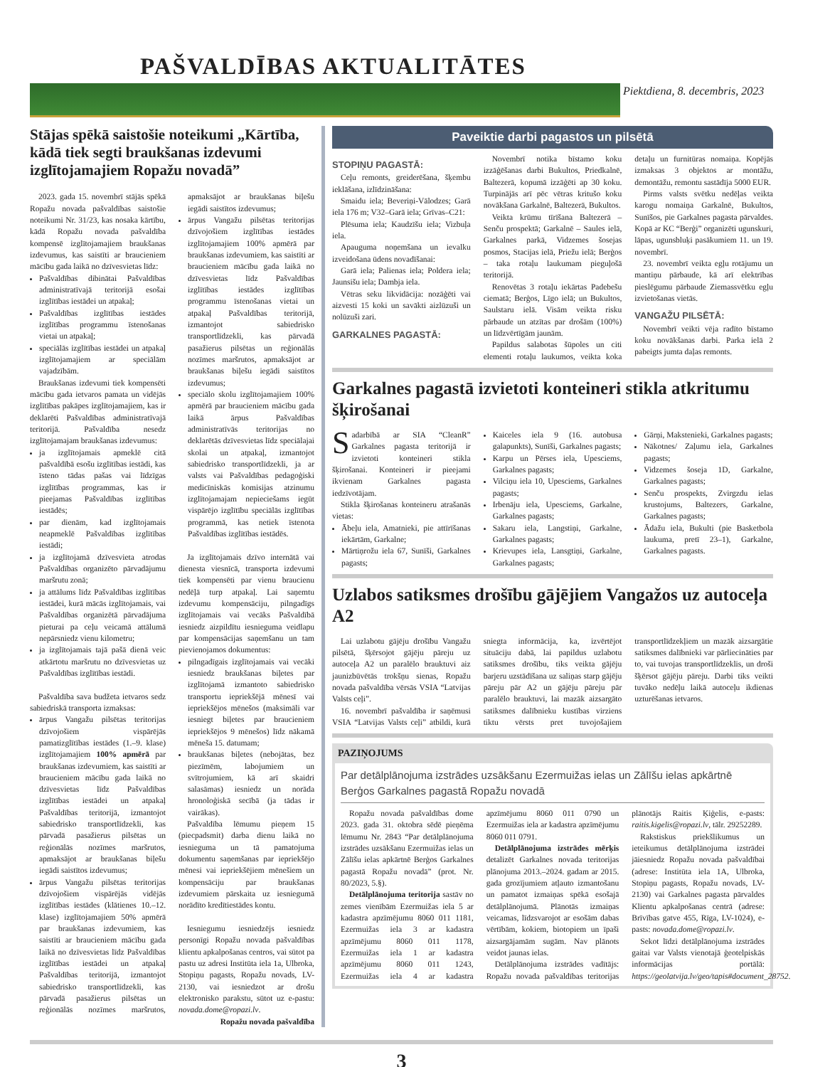PAŠVALDĪBAS AKTUALITĀTES
Piektdiena, 8. decembris, 2023
Stājas spēkā saistošie noteikumi „Kārtība, kādā tiek segti braukšanas izdevumi izglītojamajiem Ropažu novadā”
2023. gada 15. novembrī stājās spēkā Ropažu novada pašvaldības saistošie noteikumi Nr. 31/23, kas nosaka kārtību, kādā Ropažu novada pašvaldība kompensē izglītojamajiem braukšanas izdevumus, kas saistīti ar braucieniem mācību gada laikā no dzīvesvietas līdz:
Pašvaldības dibinātai Pašvaldības administratīvajā teritorijā esošai izglītības iestādei un atpakaļ;
Pašvaldības izglītības iestādes izglītības programmu īstenošanas vietai un atpakaļ;
speciālās izglītības iestādei un atpakaļ izglītojamajiem ar speciālām vajadzībām.
Braukšanas izdevumi tiek kompensēti mācību gada ietvaros pamata un vidējās izglītības pakāpes izglītojamajiem, kas ir deklarēti Pašvaldības administratīvajā teritorijā. Pašvaldība nesedz izglītojamajam braukšanas izdevumus:
ja izglītojamais apmeklē citā pašvaldībā esošu izglītības iestādi, kas īsteno tādas pašas vai līdzīgas izglītības programmas, kas ir pieejamas Pašvaldības izglītības iestādēs;
par dienām, kad izglītojamais neapmeklē Pašvaldības izglītības iestādi;
ja izglītojamā dzīvesvieta atrodas Pašvaldības organizēto pārvadājumu maršrutu zonā;
ja attālums līdz Pašvaldības izglītības iestādei, kurā mācās izglītojamais, vai Pašvaldības organizētā pārvadājuma pieturai pa ceļu veicamā attālumā nepārsniedz vienu kilometru;
ja izglītojamais tajā pašā dienā veic atkārtotu maršrutu no dzīvesvietas uz Pašvaldības izglītības iestādi.
Pašvaldība sava budžeta ietvaros sedz sabiedriskā transporta izmaksas:
ārpus Vangažu pilsētas teritorijas dzīvojošiem vispārējās pamatizglītības iestādes (1.–9. klase) izglītojamajiem 100% apmērā par braukšanas izdevumiem, kas saistīti ar braucieniem mācību gada laikā no dzīvesvietas līdz Pašvaldības izglītības iestādei un atpakaļ Pašvaldības teritorijā, izmantojot sabiedrisko transportlīdzekli, kas pārvadā pasažierus pilsētas un reģionālās nozīmes maršrutos, apmaksājot ar braukšanas biļešu iegādi saistītos izdevumus;
ārpus Vangažu pilsētas teritorijas dzīvojošiem vispārējās vidējās izglītības iestādes (klātienes 10.–12. klase) izglītojamajiem 50% apmērā par braukšanas izdevumiem, kas saistīti ar braucieniem mācību gada laikā no dzīvesvietas līdz Pašvaldības izglītības iestādei un atpakaļ Pašvaldības teritorijā, izmantojot sabiedrisko transportlīdzekli, kas pārvadā pasažierus pilsētas un reģionālās nozīmes maršrutos, apmaksājot ar braukšanas biļešu iegādi saistītos izdevumus;
ārpus Vangažu pilsētas teritorijas dzīvojošiem izglītības iestādes izglītojamajiem 100% apmērā par braukšanas izdevumiem, kas saistīti ar braucieniem mācību gada laikā no dzīvesvietas līdz Pašvaldības izglītības iestādes izglītības programmu īstenošanas vietai un atpakaļ Pašvaldības teritorijā, izmantojot sabiedrisko transportlīdzekli, kas pārvadā pasažierus pilsētas un reģionālās nozīmes maršrutos, apmaksājot ar braukšanas biļešu iegādi saistītos izdevumus;
speciālo skolu izglītojamajiem 100% apmērā par braucieniem mācību gada laikā ārpus Pašvaldības administratīvās teritorijas no deklarētās dzīvesvietas līdz speciālajai skolai un atpakaļ, izmantojot sabiedrisko transportlīdzekli, ja ar valsts vai Pašvaldības pedagoģiski medicīniskās komisijas atzinumu izglītojamajam nepieciešams iegūt vispārējo izglītību speciālās izglītības programmā, kas netiek īstenota Pašvaldības izglītības iestādēs.
Ja izglītojamais dzīvo internātā vai dienesta viesnīcā, transporta izdevumi tiek kompensēti par vienu braucienu nedēļā turp atpakaļ. Lai saņemtu izdevumu kompensāciju, pilngadīgs izglītojamais vai vecāks Pašvaldībā iesniedz aizpildītu iesnieguma veidlapu par kompensācijas saņemšanu un tam pievienojamos dokumentus:
pilngadīgais izglītojamais vai vecāki iesniedz braukšanas biļetes par izglītojamā izmantoto sabiedrisko transportu iepriekšējā mēnesī vai iepriekšējos mēnešos (maksimāli var iesniegt biļetes par braucieniem iepriekšējos 9 mēnešos) līdz nākamā mēneša 15. datumam;
braukšanas biļetes (nebojātas, bez piezīmēm, labojumiem un svītrojumiem, kā arī skaidri salasāmas) iesniedz un norāda hronoloģiskā secībā (ja tādas ir vairākas).
Pašvaldība lēmumu pieņem 15 (piecpadsmit) darba dienu laikā no iesnieguma un tā pamatojuma dokumentu saņemšanas par iepriekšējo mēnesi vai iepriekšējiem mēnešiem un kompensāciju par braukšanas izdevumiem pārskaita uz iesniegumā norādīto kredītiestādes kontu.
Iesniegumu iesniedzējs iesniedz personīgi Ropažu novada pašvaldības klientu apkalpošanas centros, vai sūtot pa pastu uz adresi Institūta iela 1a, Ulbroka, Stopiņu pagasts, Ropažu novads, LV-2130, vai iesniedzot ar drošu elektronisko parakstu, sūtot uz e-pastu: novada.dome@ropazi.lv.
Ropažu novada pašvaldība
Paveiktie darbi pagastos un pilsētā
STOPIŅU PAGASTĀ:
Ceļu remonts, greiderēšana, šķembu ieklāšana, izlīdzināšana:
Smaidu iela; Beveriņi-Vālodzes; Garā iela 176 m; V32–Garā iela; Grīvas–C21:
Plēsuma iela; Kaudzīšu iela; Vizbuļa iela.
Apauguma noņemšana un ievalku izveidošana ūdens novadīšanai:
Garā iela; Palienas iela; Poldera iela; Jaunsišu iela; Dambja iela.
Vētras seku likvidācija: nozāģēti vai aizvesti 15 koki un savākti aizlūzuši un nolūzuši zari.
GARKALNES PAGASTĀ:
Novembrī notika bīstamo koku izzāģēšanas darbi Bukultos, Priedkalnē, Baltezerā, kopumā izzāģēti ap 30 koku. Turpinājās arī pēc vētras kritušo koku novākšana Garkalnē, Baltezerā, Bukultos.
Veikta krūmu tīrīšana Baltezerā – Senču prospektā; Garkalnē – Saules ielā, Garkalnes parkā, Vidzemes šosejas posmos, Stacijas ielā, Priežu ielā; Berģos – taka rotaļu laukumam pieguļošā teritorijā.
Renovētas 3 rotaļu iekārtas Padebešu ciematā; Berģos, Līgo ielā; un Bukultos, Saulstaru ielā. Visām veikta risku pārbaude un atzītas par drošām (100%) un līdzvērtīgām jaunām.
Papildus salabotas šūpoles un citi elementi rotaļu laukumos, veikta koka detaļu un furnitūras nomaiņa. Kopējās izmaksas 3 objektos ar montāžu, demontāžu, remontu sastādīja 5000 EUR.
Pirms valsts svētku nedēļas veikta karogu nomaiņa Garkalnē, Bukultos, Sunīšos, pie Garkalnes pagasta pārvaldes. Kopā ar KC “Berģi” organizēti ugunskuri, lāpas, ugunsbluķi pasākumiem 11. un 19. novembrī.
23. novembrī veikta egļu rotājumu un mantiņu pārbaude, kā arī elektrības pieslēgumu pārbaude Ziemassvētku egļu izvietošanas vietās.
VANGAŽU PILSĒTĀ:
Novembrī veikti vēja radīto bīstamo koku novākšanas darbi. Parka ielā 2 pabeigts jumta daļas remonts.
Garkalnes pagastā izvietoti konteineri stikla atkritumu šķirošanai
Sadarbībā ar SIA “CleanR” Garkalnes pagasta teritorijā ir izvietoti konteineri stikla šķirošanai. Konteineri ir pieejami ikvienam Garkalnes pagasta iedzīvotājam.
Stikla šķirošanas konteineru atrašanās vietas:
Ābeļu iela, Amatnieki, pie attīrīšanas iekārtām, Garkalne;
Mārtiņrožu iela 67, Sunīši, Garkalnes pagasts;
Kaiceles iela 9 (16. autobusa galapunkts), Sunīši, Garkalnes pagasts;
Karpu un Pērses iela, Upesciems, Garkalnes pagasts;
Vilciņu iela 10, Upesciems, Garkalnes pagasts;
Irbenāju iela, Upesciems, Garkalne, Garkalnes pagasts;
Sakaru iela, Langstiņi, Garkalne, Garkalnes pagasts;
Krievupes iela, Lansgtiņi, Garkalne, Garkalnes pagasts;
Gārņi, Makstenieki, Garkalnes pagasts;
Nākotnes/ Zaļumu iela, Garkalnes pagasts;
Vidzemes šoseja 1D, Garkalne, Garkalnes pagasts;
Senču prospekts, Zvirgzdu ielas krustojums, Baltezers, Garkalne, Garkalnes pagasts;
Ādažu iela, Bukulti (pie Basketbola laukuma, pretī 23–1), Garkalne, Garkalnes pagasts.
Uzlabos satiksmes drošību gājējiem Vangažos uz autoceļa A2
Lai uzlabotu gājēju drošību Vangažu pilsētā, šķērsojot gājēju pāreju uz autoceļa A2 un paralēlo brauktuvi aiz jaunizbūvētās trokšņu sienas, Ropažu novada pašvaldība vērsās VSIA “Latvijas Valsts ceļi”.
16. novembrī pašvaldība ir saņēmusi VSIA “Latvijas Valsts ceļi” atbildi, kurā sniegta informācija, ka, izvērtējot situāciju dabā, lai papildus uzlabotu satiksmes drošību, tiks veikta gājēju barjeru uzstādīšana uz saliņas starp gājēju pāreju pār A2 un gājēju pāreju pār paralēlo brauktuvi, lai mazāk aizsargāto satiksmes dalībnieku kustības virziens tiktu vērsts pret tuvojošajiem transportlīdzekļiem un mazāk aizsargātie satiksmes dalībnieki var pārliecināties par to, vai tuvojas transportlīdzeklis, un droši šķērsot gājēju pāreju. Darbi tiks veikti tuvāko nedēļu laikā autoceļu ikdienas uzturēšanas ietvaros.
PAZIŅOJUMS
Par detālplānojuma izstrādes uzsākšanu Ezermuižas ielas un Zālīšu ielas apkārtnē Berģos Garkalnes pagastā Ropažu novadā
Ropažu novada pašvaldības dome 2023. gada 31. oktobra sēdē pieņēma lēmumu Nr. 2843 “Par detālplānojuma izstrādes uzsākšanu Ezermuižas ielas un Zālīšu ielas apkārtnē Berģos Garkalnes pagastā Ropažu novadā” (prot. Nr. 80/2023, 5.§).
Detālplānojuma teritorija sastāv no zemes vienībām Ezermuižas iela 5 ar kadastra apzīmējumu 8060 011 1181, Ezermuižas iela 3 ar kadastra apzīmējumu 8060 011 1178, Ezermuižas iela 1 ar kadastra apzīmējumu 8060 011 1243, Ezermuižas iela 4 ar kadastra apzīmējumu 8060 011 0790 un Ezermuižas iela ar kadastra apzīmējumu 8060 011 0791.
Detālplānojuma izstrādes mērķis detalizēt Garkalnes novada teritorijas plānojuma 2013.–2024. gadam ar 2015. gada grozījumiem atļauto izmantošanu un pamatot izmaiņas spēkā esošajā detālplānojumā. Plānotās izmaiņas veicamas, līdzsvarojot ar esošām dabas vērtībām, kokiem, biotopiem un īpaši aizsargājamām sugām. Nav plānots veidot jaunas ielas.
Detālplānojuma izstrādes vadītājs: Ropažu novada pašvaldības teritorijas plānotājs Raitis Ķiģelis, e-pasts: raitis.kigelis@ropazi.lv, tālr. 29252289.
Rakstiskus priekšlikumus un ieteikumus detālplānojuma izstrādei jāiesniedz Ropažu novada pašvaldībai (adrese: Institūta iela 1A, Ulbroka, Stopiņu pagasts, Ropažu novads, LV-2130) vai Garkalnes pagasta pārvaldes Klientu apkalpošanas centrā (adrese: Brīvības gatve 455, Rīga, LV-1024), e-pasts: novada.dome@ropazi.lv.
Sekot līdzi detālplānojuma izstrādes gaitai var Valsts vienotajā ģeotelpiskās informācijas portālā: https://geolatvija.lv/geo/tapis#document_28752.
3